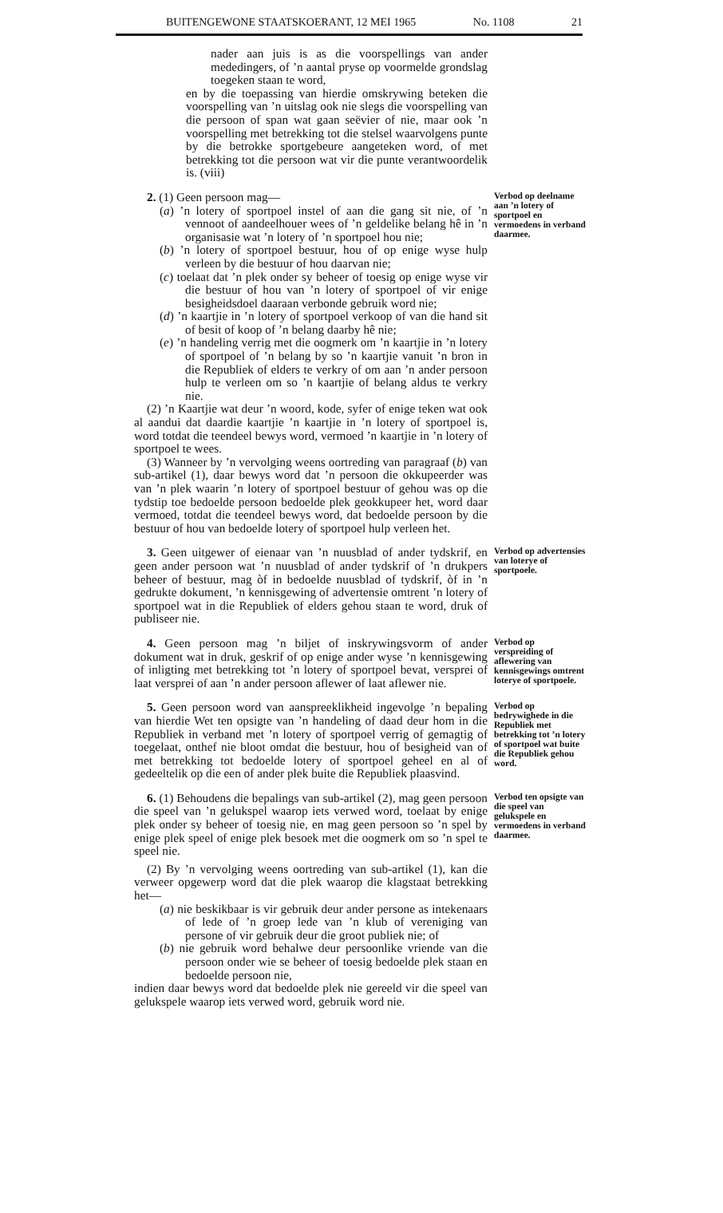BUITENGEWONE STAATSKOERANT, 12 MEI 1965 No. 1108 21
nader aan juis is as die voorspellings van ander mededingers, of ’n aantal pryse op voormelde grondslag toegeken staan te word,
en by die toepassing van hierdie omskrywing beteken die voorspelling van ’n uitslag ook nie slegs die voorspelling van die persoon of span wat gaan seëvier of nie, maar ook ’n voorspelling met betrekking tot die stelsel waarvolgens punte by die betrokke sportgebeure aangeteken word, of met betrekking tot die persoon wat vir die punte verantwoordelik is. (viii)
2. (1) Geen persoon mag—
(a) ’n lotery of sportpoel instel of aan die gang sit nie, of ’n vennoot of aandeelhouer wees of ’n geldelike belang hê in ’n organisasie wat ’n lotery of ’n sportpoel hou nie;
(b) ’n lotery of sportpoel bestuur, hou of op enige wyse hulp verleen by die bestuur of hou daarvan nie;
(c) toelaat dat ’n plek onder sy beheer of toesig op enige wyse vir die bestuur of hou van ’n lotery of sportpoel of vir enige besigheidsdoel daaraan verbonde gebruik word nie;
(d) ’n kaartjie in ’n lotery of sportpoel verkoop of van die hand sit of besit of koop of ’n belang daarby hê nie;
(e) ’n handeling verrig met die oogmerk om ’n kaartjie in ’n lotery of sportpoel of ’n belang by so ’n kaartjie vanuit ’n bron in die Republiek of elders te verkry of om aan ’n ander persoon hulp te verleen om so ’n kaartjie of belang aldus te verkry nie.
(2) ’n Kaartjie wat deur ’n woord, kode, syfer of enige teken wat ook al aandui dat daardie kaartjie ’n kaartjie in ’n lotery of sportpoel is, word totdat die teendeel bewys word, vermoed ’n kaartjie in ’n lotery of sportpoel te wees.
(3) Wanneer by ’n vervolging weens oortreding van paragraaf (b) van sub-artikel (1), daar bewys word dat ’n persoon die okkupeerder was van ’n plek waarin ’n lotery of sportpoel bestuur of gehou was op die tydstip toe bedoelde persoon bedoelde plek geokkupeer het, word daar vermoed, totdat die teendeel bewys word, dat bedoelde persoon by die bestuur of hou van bedoelde lotery of sportpoel hulp verleen het.
Verbod op deelname aan ’n lotery of sportpoel en vermoedens in verband daarmee.
3. Geen uitgewer of eienaar van ’n nuusblad of ander tydskrif, en geen ander persoon wat ’n nuusblad of ander tydskrif of ’n drukpers beheer of bestuur, mag òf in bedoelde nuusblad of tydskrif, òf in ’n gedrukte dokument, ’n kennisgewing of advertensie omtrent ’n lotery of sportpoel wat in die Republiek of elders gehou staan te word, druk of publiseer nie.
Verbod op advertensies van loterye of sportpoele.
4. Geen persoon mag ’n biljet of inskrywingsvorm of ander dokument wat in druk, geskrif of op enige ander wyse ’n kennisgewing of inligting met betrekking tot ’n lotery of sportpoel bevat, versprei of laat versprei of aan ’n ander persoon aflewer of laat aflewer nie.
Verbod op verspreiding of aflewering van kennisgewings omtrent loterye of sportpoele.
5. Geen persoon word van aanspreeklikheid ingevolge ’n bepaling van hierdie Wet ten opsigte van ’n handeling of daad deur hom in die Republiek in verband met ’n lotery of sportpoel verrig of gemagtig of toegelaat, onthef nie bloot omdat die bestuur, hou of besigheid van of met betrekking tot bedoelde lotery of sportpoel geheel en al of gedeeltelik op die een of ander plek buite die Republiek plaasvind.
Verbod op bedrywighede in die Republiek met betrekking tot ’n lotery of sportpoel wat buite die Republiek gehou word.
6. (1) Behoudens die bepalings van sub-artikel (2), mag geen persoon die speel van ’n gelukspel waarop iets verwed word, toelaat by enige plek onder sy beheer of toesig nie, en mag geen persoon so ’n spel by enige plek speel of enige plek besoek met die oogmerk om so ’n spel te speel nie.
(2) By ’n vervolging weens oortreding van sub-artikel (1), kan die verweer opgewerp word dat die plek waarop die klagstaat betrekking het—
(a) nie beskikbaar is vir gebruik deur ander persone as intekenaars of lede of ’n groep lede van ’n klub of vereniging van persone of vir gebruik deur die groot publiek nie; of
(b) nie gebruik word behalwe deur persoonlike vriende van die persoon onder wie se beheer of toesig bedoelde plek staan en bedoelde persoon nie,
indien daar bewys word dat bedoelde plek nie gereeld vir die speel van gelukspele waarop iets verwed word, gebruik word nie.
Verbod ten opsigte van die speel van gelukspele en vermoedens in verband daarmee.